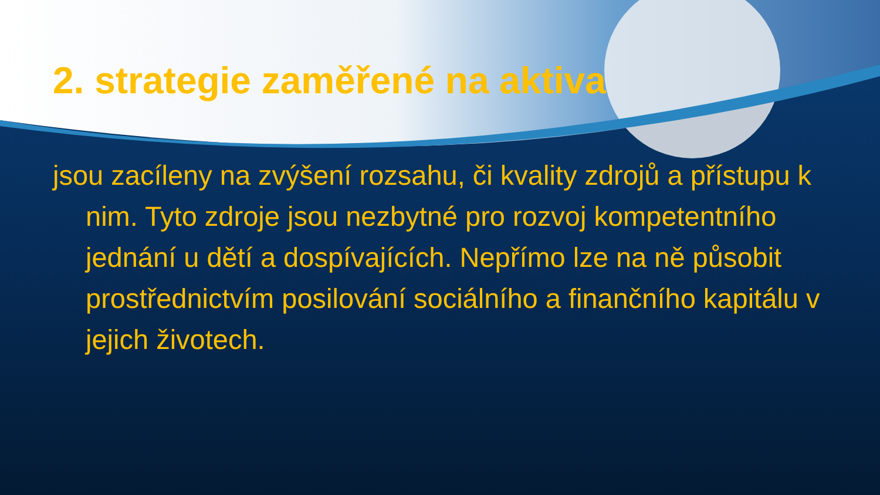2. strategie zaměřené na aktiva
jsou zacíleny na zvýšení rozsahu, či kvality zdrojů a přístupu k nim. Tyto zdroje jsou nezbytné pro rozvoj kompetentního jednání u dětí a dospívajících. Nepřímo lze na ně působit prostřednictvím posilování sociálního a finančního kapitálu v jejich životech.